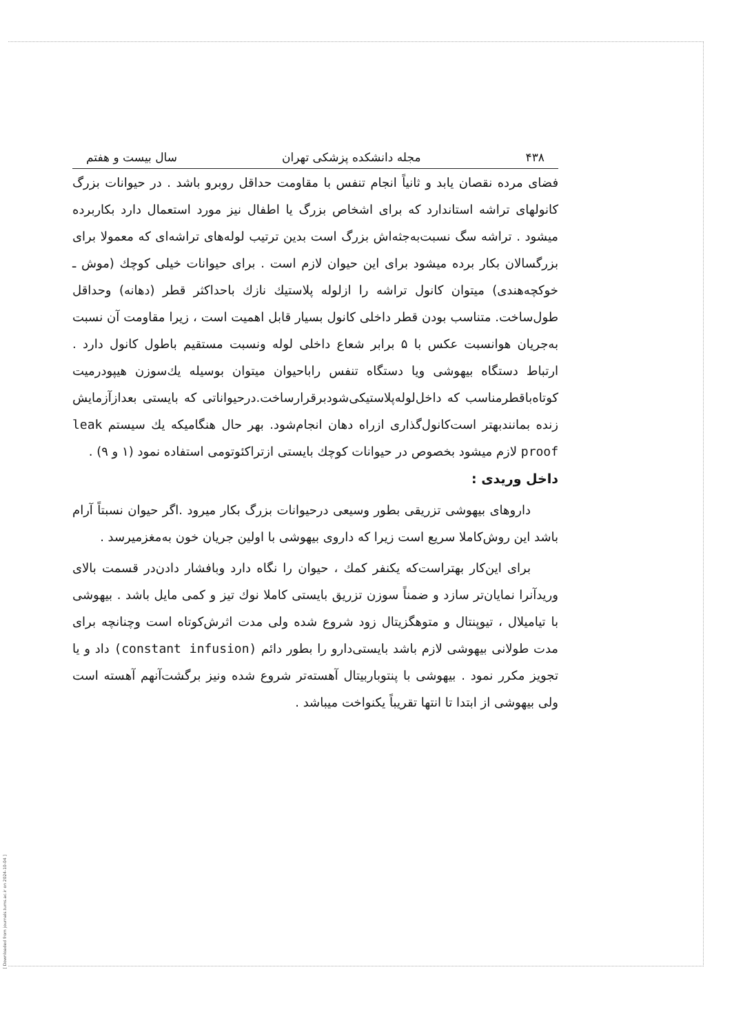۴۳۸ مجله دانشکده پزشکی تهران سال بیست و هفتم
فضای مرده نقصان یابد و ثانیاً انجام تنفس با مقاومت حداقل روبرو باشد . در حیوانات بزرگ کانولهای تراشه استاندارد که برای اشخاص بزرگ یا اطفال نیز مورد استعمال دارد بکاربرده میشود . تراشه سگ نسبت‌به‌جثه‌اش بزرگ است بدین ترتیب لوله‌های تراشه‌ای که معمولا برای بزرگسالان بکار برده میشود برای این حیوان لازم است . برای حیوانات خیلی کوچك (موش ـ خوکچه‌هندی) میتوان کانول تراشه را ازلوله پلاستیك نازك باحداکثر قطر (دهانه) وحداقل طول‌ساخت. متناسب بودن قطر داخلی کانول بسیار قابل اهمیت است ، زیرا مقاومت آن نسبت به‌جریان هوانسبت عکس با ۵ برابر شعاع داخلی لوله ونسبت مستقیم باطول کانول دارد . ارتباط دستگاه بیهوشی ویا دستگاه تنفس راباحیوان میتوان بوسیله یك‌سوزن هیپودرمیت کوتاه‌باقطرمناسب که داخل‌لوله‌پلاستیکی‌شودبرقرارساخت.درحیواناتی که بایستی بعدازآزمایش زنده بمانندبهتر است‌کانول‌گذاری ازراه دهان انجام‌شود. بهر حال هنگامیکه یك سیستم leak proof لازم میشود بخصوص در حیوانات کوچك بایستی ازتراکئوتومی استفاده نمود (۱ و ۹) .
داخل وریدی :
داروهای بیهوشی تزریقی بطور وسیعی درحیوانات بزرگ بکار میرود .اگر حیوان نسبتاً آرام باشد این روش‌کاملا سریع است زیرا که داروی بیهوشی با اولین جریان خون به‌مغزمیرسد .
برای این‌کار بهتراست‌که یکنفر کمك ، حیوان را نگاه دارد وبافشار دادن‌در قسمت بالای وریدآنرا نمایان‌تر سازد و ضمناً سوزن تزریق بایستی کاملا نوك تیز و کمی مایل باشد . بیهوشی با تیامیلال ، تیوپنتال و متوهگزیتال زود شروع شده ولی مدت اثرش‌کوتاه است وچنانچه برای مدت طولانی بیهوشی لازم باشد بایستی‌دارو را بطور دائم (constant infusion) داد و یا تجویز مکرر نمود . بیهوشی با پنتوباربیتال آهسته‌تر شروع شده ونیز برگشت‌آنهم آهسته است ولی بیهوشی از ابتدا تا انتها تقریباً یکنواخت میباشد .
[ Downloaded from journals.tums.ac.ir on 2024-10-04 ]